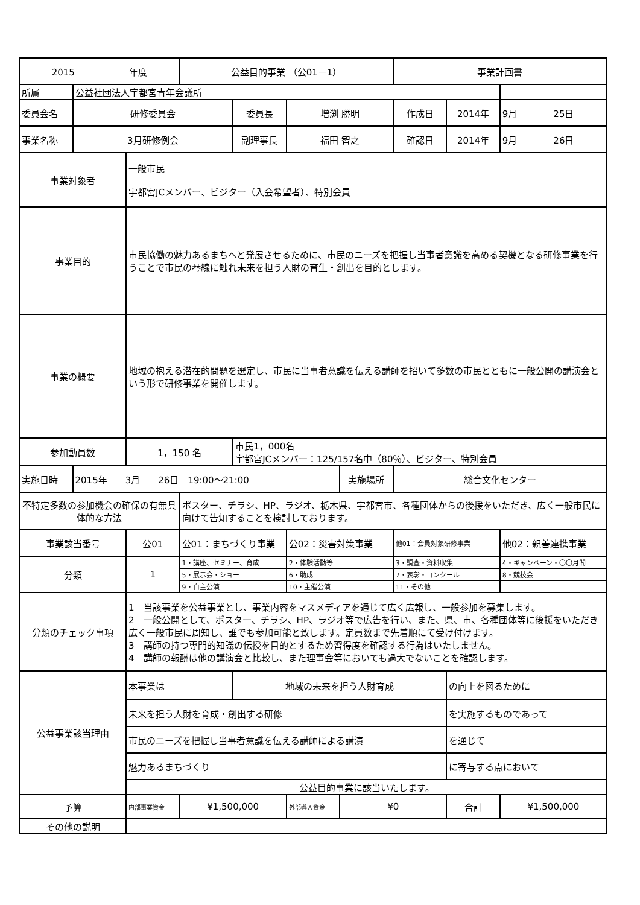| 2015 年度 | | | 公益目的事業 （公01－1） | | | | 事業計画書 | | |
| 所属 | 公益社団法人宇都宮青年会議所 | | | | | | | | |
| 委員会名 | 研修委員会 | | | 委員長 | 増渕 勝明 | | 作成日 | 2014年 | 9月 25日 |
| 事業名称 | 3月研修例会 | | | 副理事長 | 福田 智之 | | 確認日 | 2014年 | 9月 26日 |
| 事業対象者 | | 一般市民 宇都宮JCメンバー、ビジター（入会希望者）、特別会員 | | | | | | | |
| 事業目的 | | 市民協働の魅力あるまちへと発展させるために、市民のニーズを把握し当事者意識を高める契機となる研修事業を行うことで市民の琴線に触れ未来を担う人財の育生・創出を目的とします。 | | | | | | | |
| 事業の概要 | | 地域の抱える潜在的問題を選定し、市民に当事者意識を伝える講師を招いて多数の市民とともに一般公開の講演会という形で研修事業を開催します。 | | | | | | | |
| 参加動員数 | | 1，150 名 | | 市民1，000名 宇都宮JCメンバー：125/157名中（80％）、ビジター、特別会員 | | | | | |
| 実施日時 | 2015年 3月 26日 19:00～21:00 | | | | | 実施場所 | 総合文化センター | | |
| 不特定多数の参加機会の確保の有無具体的な方法 | | | ポスター、チラシ、HP、ラジオ、栃木県、宇都宮市、各種団体からの後援をいただき、広く一般市民に向けて告知することを検討しております。 | | | | | | |
| 事業該当番号 | | 公01 | 公01：まちづくり事業 | | 公02：災害対策事業 | | 他01：会員対象研修事業 | | 他02：親善連携事業 |
| 分類 | | 1 | 1・講座、セミナー、育成 | | 2・体験活動等 | | 3・調査・資料収集 | | 4・キャンペーン・〇〇月間 |
| | | | 5・展示会・ショー | | 6・助成 | | 7・表彰・コンクール | | 8・競技会 |
| | | | 9・自主公演 | | 10・主催公演 | | 11・その他 | | |
| 分類のチェック事項 | | 1 当該事業を公益事業とし、事業内容をマスメディアを通じて広く広報し、一般参加を募集します。 2 一般公開として、ポスター、チラシ、HP、ラジオ等で広告を行い、また、県、市、各種団体等に後援をいただき広く一般市民に周知し、誰でも参加可能と致します。定員数まで先着順にて受け付けます。 3 講師の持つ専門的知識の伝授を目的とするため習得度を確認する行為はいたしません。 4 講師の報酬は他の講演会と比較し、また理事会等においても過大でないことを確認します。 | | | | | | | |
| 公益事業該当理由 | | 本事業は | | 地域の未来を担う人財育成 | | | | の向上を図るために | |
| | | 未来を担う人財を育成・創出する研修 | | | | | | を実施するものであって | |
| | | 市民のニーズを把握し当事者意識を伝える講師による講演 | | | | | | を通じて | |
| | | 魅力あるまちづくり | | | | | | に寄与する点において | |
| | | 公益目的事業に該当いたします。 | | | | | | | |
| 予算 | | 内部事業資金 | ¥1,500,000 | | 外部導入資金 | ¥0 | | 合計 | ¥1,500,000 |
| その他の説明 | | | | | | | | | |